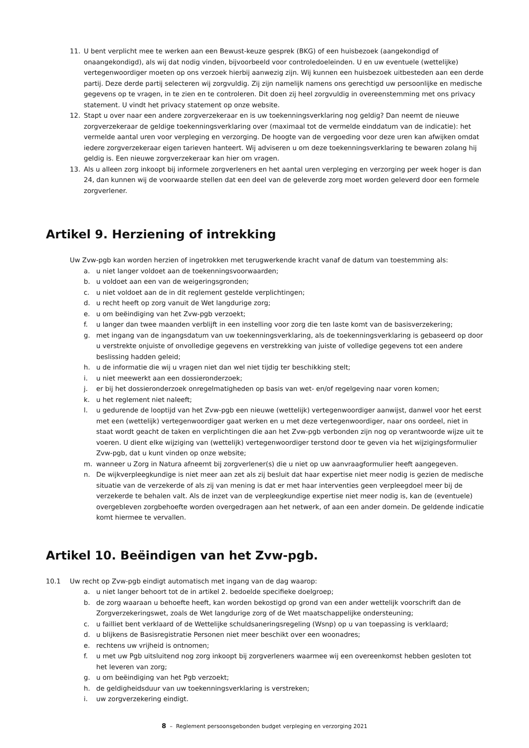11. U bent verplicht mee te werken aan een Bewust-keuze gesprek (BKG) of een huisbezoek (aangekondigd of onaangekondigd), als wij dat nodig vinden, bijvoorbeeld voor controledoeleinden. U en uw eventuele (wettelijke) vertegenwoordiger moeten op ons verzoek hierbij aanwezig zijn. Wij kunnen een huisbezoek uitbesteden aan een derde partij. Deze derde partij selecteren wij zorgvuldig. Zij zijn namelijk namens ons gerechtigd uw persoonlijke en medische gegevens op te vragen, in te zien en te controleren. Dit doen zij heel zorgvuldig in overeenstemming met ons privacy statement. U vindt het privacy statement op onze website.
12. Stapt u over naar een andere zorgverzekeraar en is uw toekenningsverklaring nog geldig? Dan neemt de nieuwe zorgverzekeraar de geldige toekenningsverklaring over (maximaal tot de vermelde einddatum van de indicatie): het vermelde aantal uren voor verpleging en verzorging. De hoogte van de vergoeding voor deze uren kan afwijken omdat iedere zorgverzekeraar eigen tarieven hanteert. Wij adviseren u om deze toekenningsverklaring te bewaren zolang hij geldig is. Een nieuwe zorgverzekeraar kan hier om vragen.
13. Als u alleen zorg inkoopt bij informele zorgverleners en het aantal uren verpleging en verzorging per week hoger is dan 24, dan kunnen wij de voorwaarde stellen dat een deel van de geleverde zorg moet worden geleverd door een formele zorgverlener.
Artikel 9. Herziening of intrekking
Uw Zvw-pgb kan worden herzien of ingetrokken met terugwerkende kracht vanaf de datum van toestemming als:
a. u niet langer voldoet aan de toekenningsvoorwaarden;
b. u voldoet aan een van de weigeringsgronden;
c. u niet voldoet aan de in dit reglement gestelde verplichtingen;
d. u recht heeft op zorg vanuit de Wet langdurige zorg;
e. u om beëindiging van het Zvw-pgb verzoekt;
f. u langer dan twee maanden verblijft in een instelling voor zorg die ten laste komt van de basisverzekering;
g. met ingang van de ingangsdatum van uw toekenningsverklaring, als de toekenningsverklaring is gebaseerd op door u verstrekte onjuiste of onvolledige gegevens en verstrekking van juiste of volledige gegevens tot een andere beslissing hadden geleid;
h. u de informatie die wij u vragen niet dan wel niet tijdig ter beschikking stelt;
i. u niet meewerkt aan een dossieronderzoek;
j. er bij het dossieronderzoek onregelmatigheden op basis van wet- en/of regelgeving naar voren komen;
k. u het reglement niet naleeft;
l. u gedurende de looptijd van het Zvw-pgb een nieuwe (wettelijk) vertegenwoordiger aanwijst, danwel voor het eerst met een (wettelijk) vertegenwoordiger gaat werken en u met deze vertegenwoordiger, naar ons oordeel, niet in staat wordt geacht de taken en verplichtingen die aan het Zvw-pgb verbonden zijn nog op verantwoorde wijze uit te voeren. U dient elke wijziging van (wettelijk) vertegenwoordiger terstond door te geven via het wijzigingsformulier Zvw-pgb, dat u kunt vinden op onze website;
m. wanneer u Zorg in Natura afneemt bij zorgverlener(s) die u niet op uw aanvraagformulier heeft aangegeven.
n. De wijkverpleegkundige is niet meer aan zet als zij besluit dat haar expertise niet meer nodig is gezien de medische situatie van de verzekerde of als zij van mening is dat er met haar interventies geen verpleegdoel meer bij de verzekerde te behalen valt. Als de inzet van de verpleegkundige expertise niet meer nodig is, kan de (eventuele) overgebleven zorgbehoefte worden overgedragen aan het netwerk, of aan een ander domein. De geldende indicatie komt hiermee te vervallen.
Artikel 10. Beëindigen van het Zvw-pgb.
10.1 Uw recht op Zvw-pgb eindigt automatisch met ingang van de dag waarop:
a. u niet langer behoort tot de in artikel 2. bedoelde specifieke doelgroep;
b. de zorg waaraan u behoefte heeft, kan worden bekostigd op grond van een ander wettelijk voorschrift dan de Zorgverzekeringswet, zoals de Wet langdurige zorg of de Wet maatschappelijke ondersteuning;
c. u failliet bent verklaard of de Wettelijke schuldsaneringsregeling (Wsnp) op u van toepassing is verklaard;
d. u blijkens de Basisregistratie Personen niet meer beschikt over een woonadres;
e. rechtens uw vrijheid is ontnomen;
f. u met uw Pgb uitsluitend nog zorg inkoopt bij zorgverleners waarmee wij een overeenkomst hebben gesloten tot het leveren van zorg;
g. u om beëindiging van het Pgb verzoekt;
h. de geldigheidsduur van uw toekenningsverklaring is verstreken;
i. uw zorgverzekering eindigt.
8 – Reglement persoonsgebonden budget verpleging en verzorging 2021